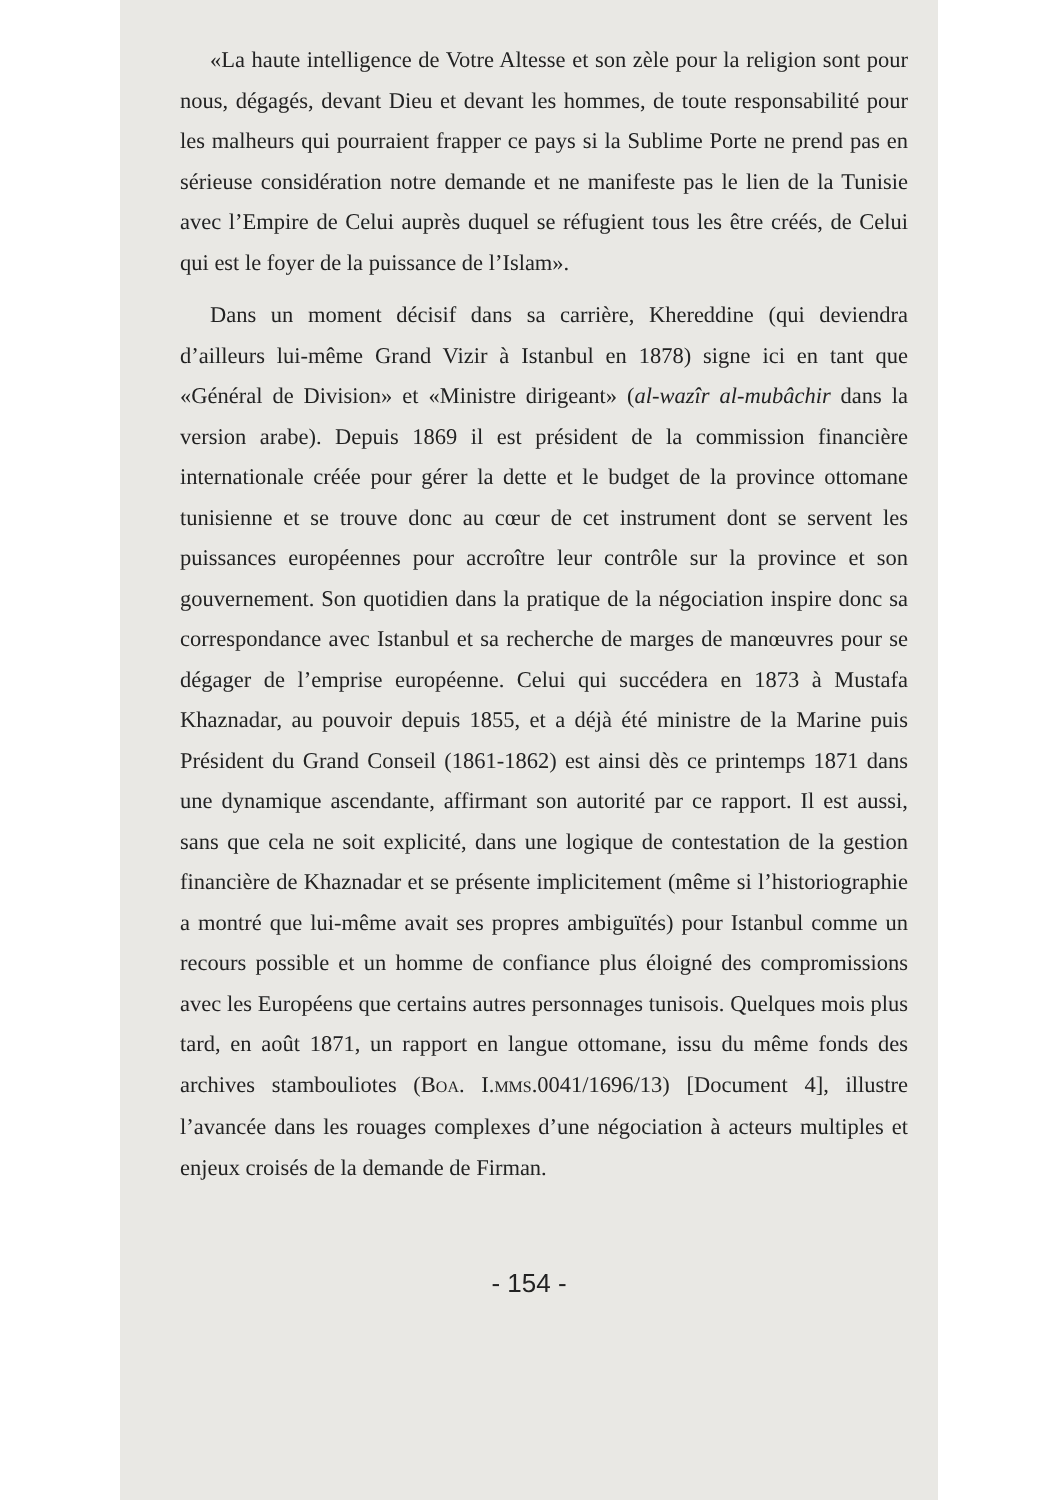«La haute intelligence de Votre Altesse et son zèle pour la religion sont pour nous, dégagés, devant Dieu et devant les hommes, de toute responsabilité pour les malheurs qui pourraient frapper ce pays si la Sublime Porte ne prend pas en sérieuse considération notre demande et ne manifeste pas le lien de la Tunisie avec l’Empire de Celui auprès duquel se réfugient tous les être créés, de Celui qui est le foyer de la puissance de l’Islam».
Dans un moment décisif dans sa carrière, Khereddine (qui deviendra d’ailleurs lui-même Grand Vizir à Istanbul en 1878) signe ici en tant que «Général de Division» et «Ministre dirigeant» (al-wazîr al-mubâchir dans la version arabe). Depuis 1869 il est président de la commission financière internationale créée pour gérer la dette et le budget de la province ottomane tunisienne et se trouve donc au cœur de cet instrument dont se servent les puissances européennes pour accroître leur contrôle sur la province et son gouvernement. Son quotidien dans la pratique de la négociation inspire donc sa correspondance avec Istanbul et sa recherche de marges de manœuvres pour se dégager de l’emprise européenne. Celui qui succédera en 1873 à Mustafa Khaznadar, au pouvoir depuis 1855, et a déjà été ministre de la Marine puis Président du Grand Conseil (1861-1862) est ainsi dès ce printemps 1871 dans une dynamique ascendante, affirmant son autorité par ce rapport. Il est aussi, sans que cela ne soit explicité, dans une logique de contestation de la gestion financière de Khaznadar et se présente implicitement (même si l’historiographie a montré que lui-même avait ses propres ambiguïtés) pour Istanbul comme un recours possible et un homme de confiance plus éloigné des compromissions avec les Européens que certains autres personnages tunisois. Quelques mois plus tard, en août 1871, un rapport en langue ottomane, issu du même fonds des archives stambouliotes (BOA. I.MMS.0041/1696/13) [Document 4], illustre l’avancée dans les rouages complexes d’une négociation à acteurs multiples et enjeux croisés de la demande de Firman.
- 154 -